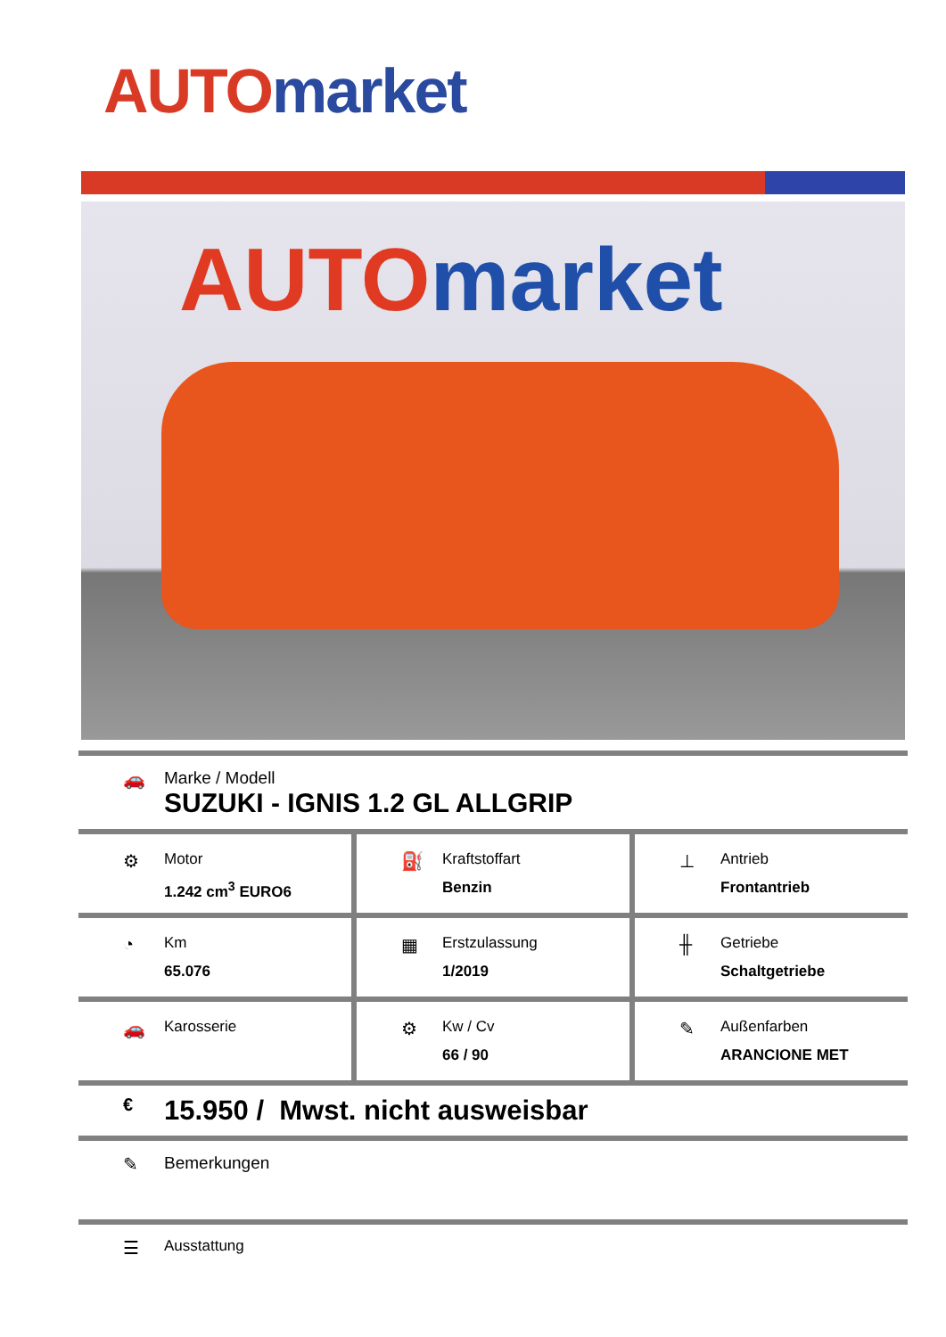AUTO market
AUTO market
🚗 Marke / Modell
SUZUKI - IGNIS 1.2 GL ALLGRIP
⚙
Motor
1.242 cm<sup>3</sup> EURO6
⛽
Kraftstoffart
Benzin
⊥
Antrieb
Frontantrieb
◔
Km
65.076
▦
Erstzulassung
1/2019
╫
Getriebe
Schaltgetriebe
🚗
Karosserie
⚙
Kw / Cv
66 / 90
✎
Außenfarben
ARANCIONE MET
€
15.950 / Mwst. nicht ausweisbar
✎ Bemerkungen
☰
Ausstattung